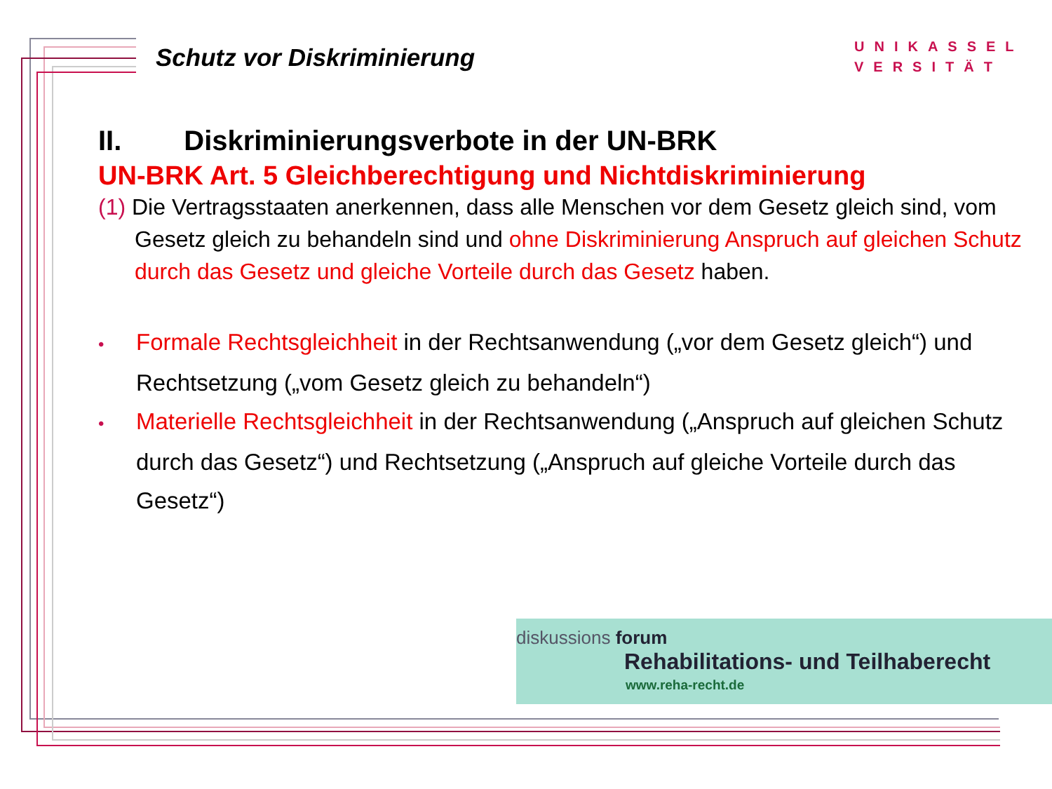Schutz vor Diskriminierung
UNIKASSEL
VERSITÄT
II. Diskriminierungsverbote in der UN-BRK
UN-BRK Art. 5 Gleichberechtigung und Nichtdiskriminierung
(1) Die Vertragsstaaten anerkennen, dass alle Menschen vor dem Gesetz gleich sind, vom Gesetz gleich zu behandeln sind und ohne Diskriminierung Anspruch auf gleichen Schutz durch das Gesetz und gleiche Vorteile durch das Gesetz haben.
• Formale Rechtsgleichheit in der Rechtsanwendung („vor dem Gesetz gleich“) und Rechtsetzung („vom Gesetz gleich zu behandeln“)
• Materielle Rechtsgleichheit in der Rechtsanwendung („Anspruch auf gleichen Schutz durch das Gesetz“) und Rechtsetzung („Anspruch auf gleiche Vorteile durch das Gesetz“)
diskussions forum
Rehabilitations- und Teilhaberecht
www.reha-recht.de